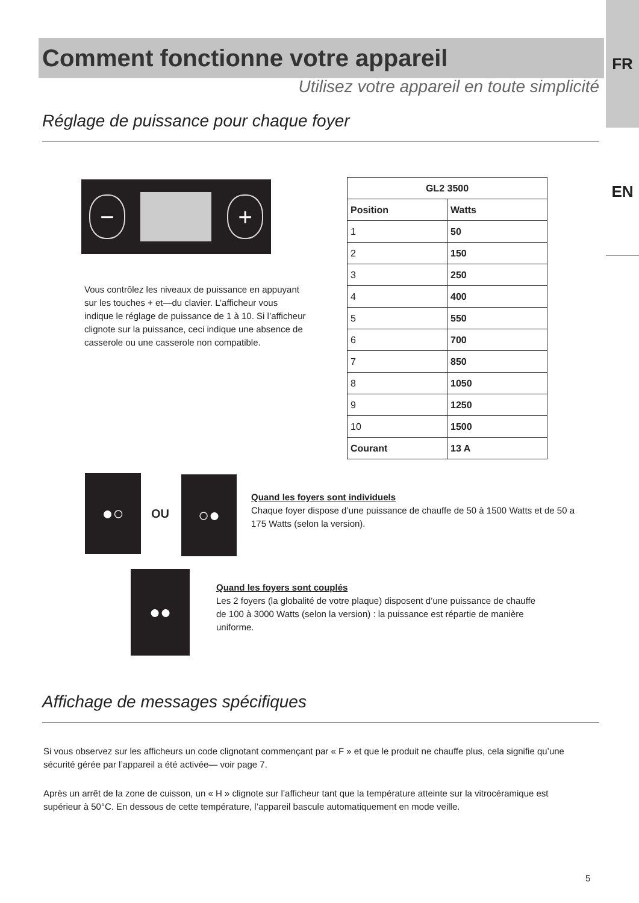FR
EN
Comment fonctionne votre appareil
Utilisez votre appareil en toute simplicité
Réglage de puissance pour chaque foyer
− +
Vous contrôlez les niveaux de puissance en appuyant sur les touches + et—du clavier. L’afficheur vous indique le réglage de puissance de 1 à 10. Si l’afficheur clignote sur la puissance, ceci indique une absence de casserole ou une casserole non compatible.
| GL2 3500 | |
| --- | --- |
| Position | Watts |
| 1 | 50 |
| 2 | 150 |
| 3 | 250 |
| 4 | 400 |
| 5 | 550 |
| 6 | 700 |
| 7 | 850 |
| 8 | 1050 |
| 9 | 1250 |
| 10 | 1500 |
| Courant | 13 A |
●○
OU
○●
Quand les foyers sont individuels
Chaque foyer dispose d’une puissance de chauffe de 50 à 1500 Watts et de 50 a 175 Watts (selon la version).
●●
Quand les foyers sont couplés
Les 2 foyers (la globalité de votre plaque) disposent d’une puissance de chauffe de 100 à 3000 Watts (selon la version) : la puissance est répartie de manière uniforme.
Affichage de messages spécifiques
Si vous observez sur les afficheurs un code clignotant commençant par « F » et que le produit ne chauffe plus, cela signifie qu’une sécurité gérée par l’appareil a été activée— voir page 7.
Après un arrêt de la zone de cuisson, un « H » clignote sur l’afficheur tant que la température atteinte sur la vitrocéramique est supérieur à 50°C. En dessous de cette température, l’appareil bascule automatiquement en mode veille.
5